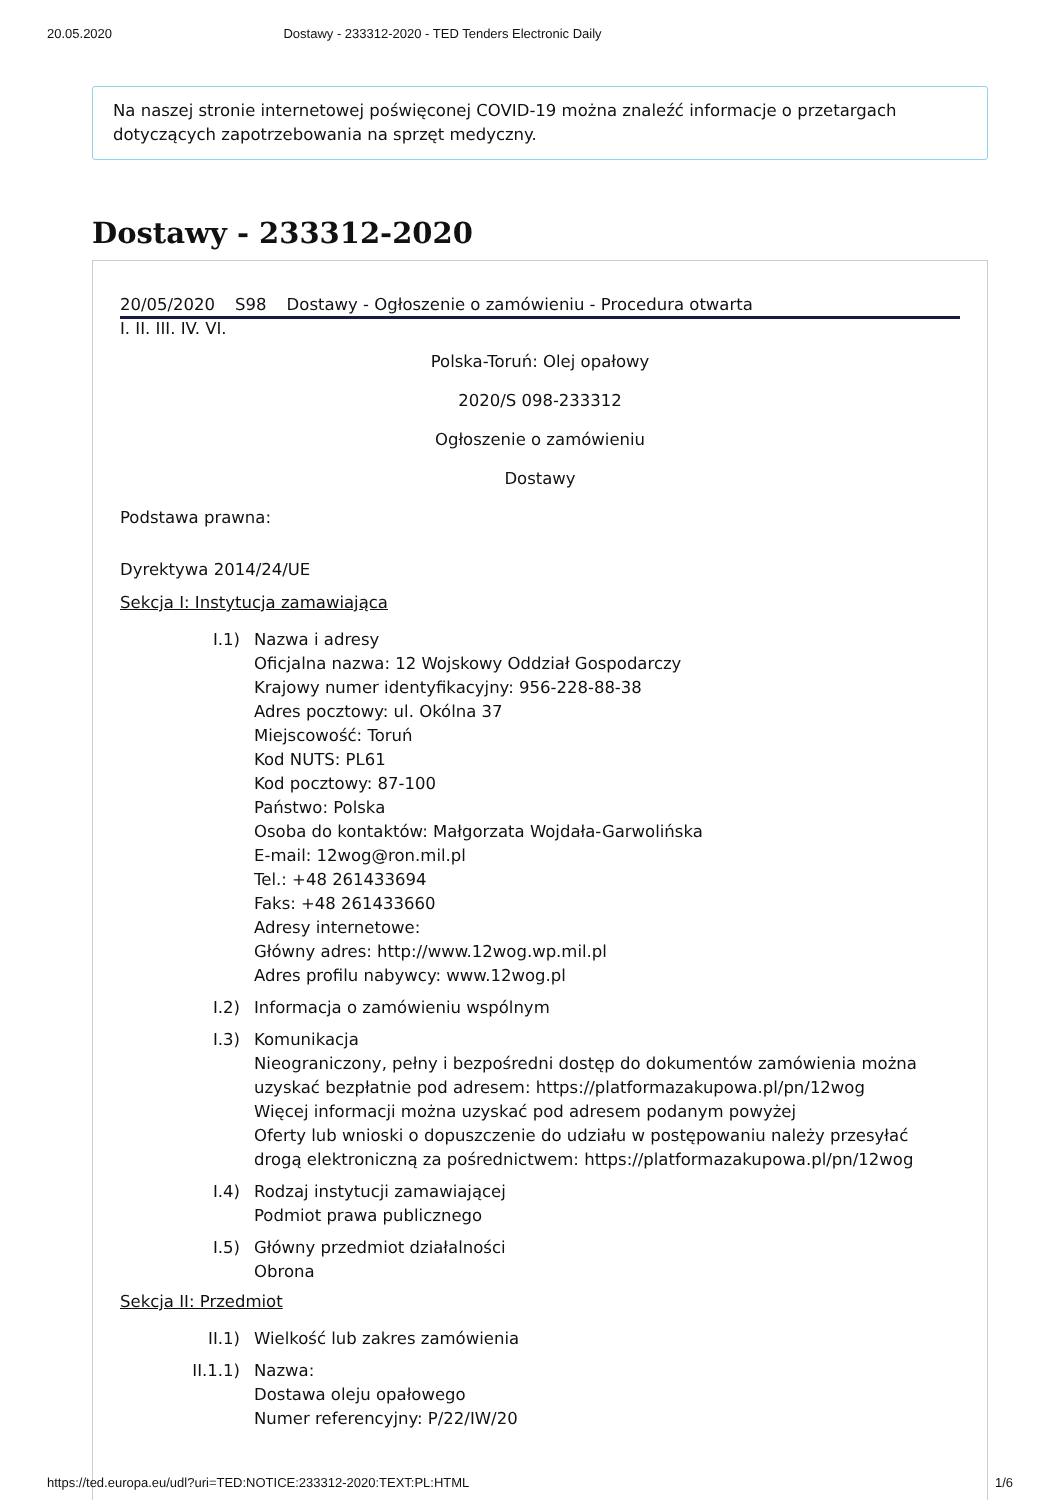20.05.2020 Dostawy - 233312-2020 - TED Tenders Electronic Daily
Na naszej stronie internetowej poświęconej COVID-19 można znaleźć informacje o przetargach dotyczących zapotrzebowania na sprzęt medyczny.
Dostawy - 233312-2020
20/05/2020 S98 Dostawy - Ogłoszenie o zamówieniu - Procedura otwarta
I. II. III. IV. VI.
Polska-Toruń: Olej opałowy
2020/S 098-233312
Ogłoszenie o zamówieniu
Dostawy
Podstawa prawna:
Dyrektywa 2014/24/UE
Sekcja I: Instytucja zamawiająca
I.1) Nazwa i adresy
Oficjalna nazwa: 12 Wojskowy Oddział Gospodarczy
Krajowy numer identyfikacyjny: 956-228-88-38
Adres pocztowy: ul. Okólna 37
Miejscowość: Toruń
Kod NUTS: PL61
Kod pocztowy: 87-100
Państwo: Polska
Osoba do kontaktów: Małgorzata Wojdała-Garwolińska
E-mail: 12wog@ron.mil.pl
Tel.: +48 261433694
Faks: +48 261433660
Adresy internetowe:
Główny adres: http://www.12wog.wp.mil.pl
Adres profilu nabywcy: www.12wog.pl
I.2) Informacja o zamówieniu wspólnym
I.3) Komunikacja
Nieograniczony, pełny i bezpośredni dostęp do dokumentów zamówienia można uzyskać bezpłatnie pod adresem: https://platformazakupowa.pl/pn/12wog
Więcej informacji można uzyskać pod adresem podanym powyżej
Oferty lub wnioski o dopuszczenie do udziału w postępowaniu należy przesyłać drogą elektroniczną za pośrednictwem: https://platformazakupowa.pl/pn/12wog
I.4) Rodzaj instytucji zamawiającej
Podmiot prawa publicznego
I.5) Główny przedmiot działalności
Obrona
Sekcja II: Przedmiot
II.1) Wielkość lub zakres zamówienia
II.1.1) Nazwa:
Dostawa oleju opałowego
Numer referencyjny: P/22/IW/20
https://ted.europa.eu/udl?uri=TED:NOTICE:233312-2020:TEXT:PL:HTML 1/6